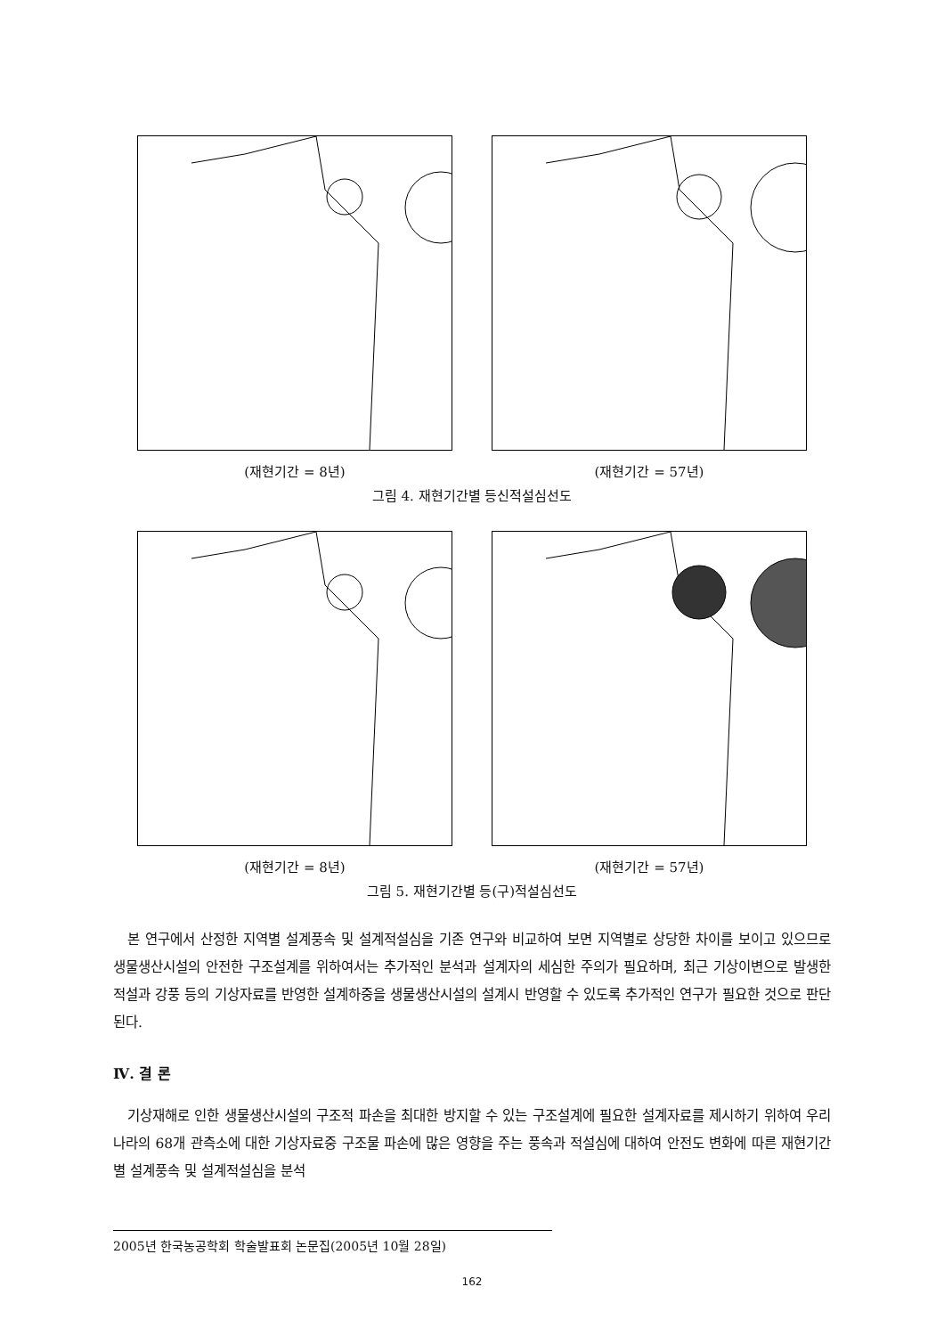(재현기간 = 8년) (재현기간 = 57년)
그림 4. 재현기간별 등신적설심선도
(재현기간 = 8년) (재현기간 = 57년)
그림 5. 재현기간별 등(구)적설심선도
본 연구에서 산정한 지역별 설계풍속 및 설계적설심을 기존 연구와 비교하여 보면 지역별로 상당한 차이를 보이고 있으므로 생물생산시설의 안전한 구조설계를 위하여서는 추가적인 분석과 설계자의 세심한 주의가 필요하며, 최근 기상이변으로 발생한 적설과 강풍 등의 기상자료를 반영한 설계하중을 생물생산시설의 설계시 반영할 수 있도록 추가적인 연구가 필요한 것으로 판단된다.
Ⅳ. 결 론
기상재해로 인한 생물생산시설의 구조적 파손을 최대한 방지할 수 있는 구조설계에 필요한 설계자료를 제시하기 위하여 우리나라의 68개 관측소에 대한 기상자료중 구조물 파손에 많은 영향을 주는 풍속과 적설심에 대하여 안전도 변화에 따른 재현기간별 설계풍속 및 설계적설심을 분석
2005년 한국농공학회 학술발표회 논문집(2005년 10월 28일)
162